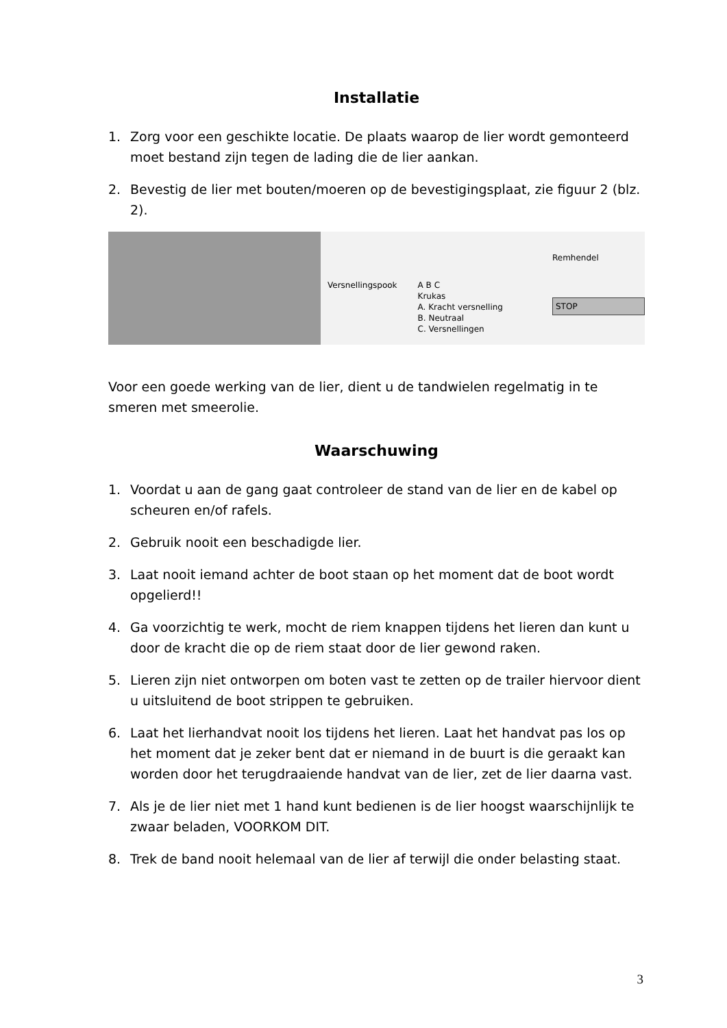Installatie
1. Zorg voor een geschikte locatie. De plaats waarop de lier wordt gemonteerd moet bestand zijn tegen de lading die de lier aankan.
2. Bevestig de lier met bouten/moeren op de bevestigingsplaat, zie figuur 2 (blz. 2).
Versnellingspook A B C
Krukas
A. Kracht versnelling
B. Neutraal
C. Versnellingen
Remhendel
STOP
Voor een goede werking van de lier, dient u de tandwielen regelmatig in te smeren met smeerolie.
Waarschuwing
1. Voordat u aan de gang gaat controleer de stand van de lier en de kabel op scheuren en/of rafels.
2. Gebruik nooit een beschadigde lier.
3. Laat nooit iemand achter de boot staan op het moment dat de boot wordt opgelierd!!
4. Ga voorzichtig te werk, mocht de riem knappen tijdens het lieren dan kunt u door de kracht die op de riem staat door de lier gewond raken.
5. Lieren zijn niet ontworpen om boten vast te zetten op de trailer hiervoor dient u uitsluitend de boot strippen te gebruiken.
6. Laat het lierhandvat nooit los tijdens het lieren. Laat het handvat pas los op het moment dat je zeker bent dat er niemand in de buurt is die geraakt kan worden door het terugdraaiende handvat van de lier, zet de lier daarna vast.
7. Als je de lier niet met 1 hand kunt bedienen is de lier hoogst waarschijnlijk te zwaar beladen, VOORKOM DIT.
8. Trek de band nooit helemaal van de lier af terwijl die onder belasting staat.
3